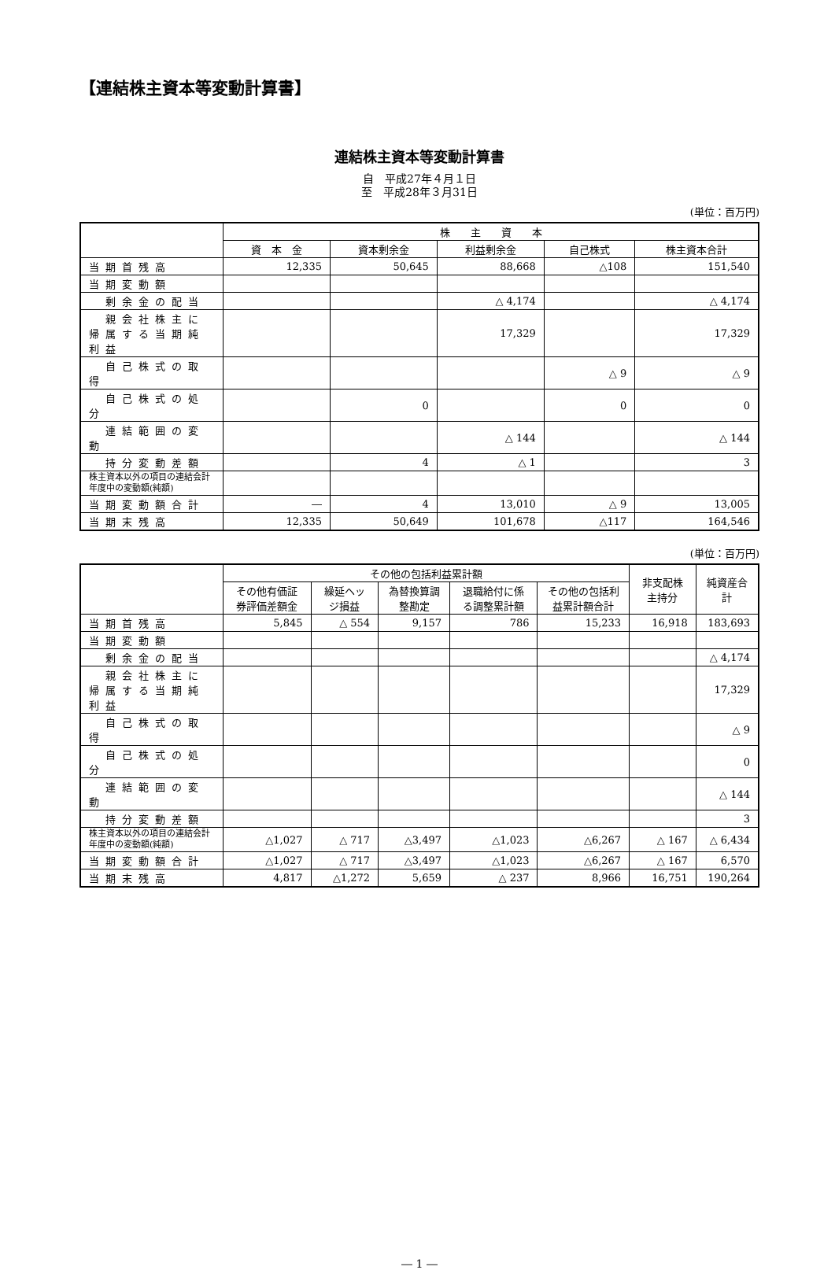【連結株主資本等変動計算書】
連結株主資本等変動計算書
自　平成27年４月１日
至　平成28年３月31日
(単位：百万円)
| | 株 主 資 本 | | | | |
| --- | --- | --- | --- | --- | --- |
| | 資 本 金 | 資本剰余金 | 利益剰余金 | 自己株式 | 株主資本合計 |
| 当期首残高 | 12,335 | 50,645 | 88,668 | △108 | 151,540 |
| 当期変動額 | | | | | |
| 剰余金の配当 | | | △ 4,174 | | △ 4,174 |
| 親会社株主に帰属する当期純利益 | | | 17,329 | | 17,329 |
| 自己株式の取得 | | | | △ 9 | △ 9 |
| 自己株式の処分 | | 0 | | 0 | 0 |
| 連結範囲の変動 | | | △ 144 | | △ 144 |
| 持分変動差額 | | 4 | △ 1 | | 3 |
| 株主資本以外の項目の連結会計年度中の変動額(純額) | | | | | |
| 当期変動額合計 | ― | 4 | 13,010 | △ 9 | 13,005 |
| 当期末残高 | 12,335 | 50,649 | 101,678 | △117 | 164,546 |
(単位：百万円)
| | その他の包括利益累計額 | | | | | 非支配株主持分 | 純資産合計 |
| --- | --- | --- | --- | --- | --- | --- | --- |
| | その他有価証券評価差額金 | 繰延ヘッジ損益 | 為替換算調整勘定 | 退職給付に係る調整累計額 | その他の包括利益累計額合計 | | |
| 当期首残高 | 5,845 | △ 554 | 9,157 | 786 | 15,233 | 16,918 | 183,693 |
| 当期変動額 | | | | | | | |
| 剰余金の配当 | | | | | | | △ 4,174 |
| 親会社株主に帰属する当期純利益 | | | | | | | 17,329 |
| 自己株式の取得 | | | | | | | △ 9 |
| 自己株式の処分 | | | | | | | 0 |
| 連結範囲の変動 | | | | | | | △ 144 |
| 持分変動差額 | | | | | | | 3 |
| 株主資本以外の項目の連結会計年度中の変動額(純額) | △1,027 | △ 717 | △3,497 | △1,023 | △6,267 | △ 167 | △ 6,434 |
| 当期変動額合計 | △1,027 | △ 717 | △3,497 | △1,023 | △6,267 | △ 167 | 6,570 |
| 当期末残高 | 4,817 | △1,272 | 5,659 | △ 237 | 8,966 | 16,751 | 190,264 |
― 1 ―